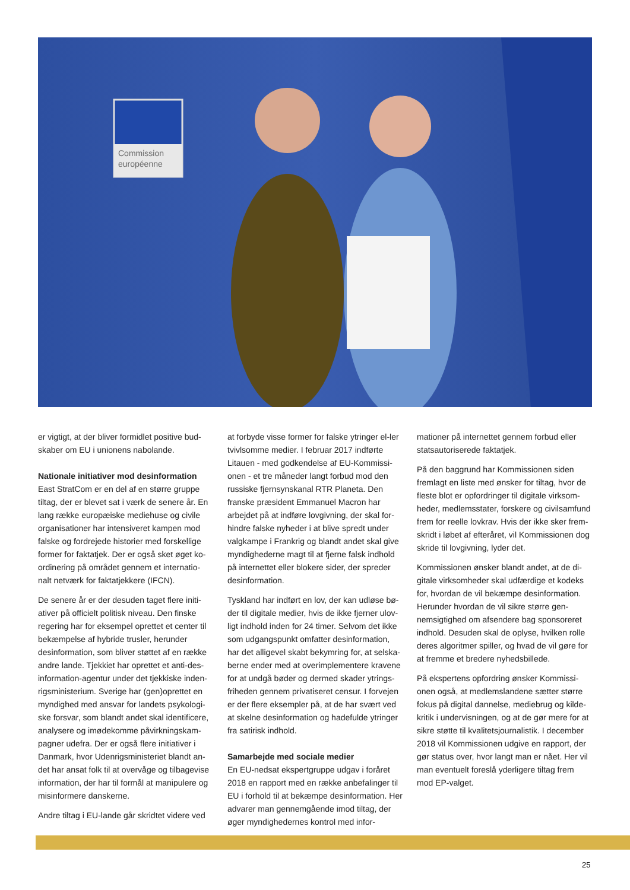Commission
européenne
er vigtigt, at der bliver formidlet positive bud-skaber om EU i unionens nabolande.
Nationale initiativer mod desinformation
East StratCom er en del af en større gruppe tiltag, der er blevet sat i værk de senere år. En lang række europæiske mediehuse og civile organisationer har intensiveret kampen mod falske og fordrejede historier med forskellige former for faktatjek. Der er også sket øget ko-ordinering på området gennem et internatio-nalt netværk for faktatjekkere (IFCN).
De senere år er der desuden taget flere initi-ativer på officielt politisk niveau. Den finske regering har for eksempel oprettet et center til bekæmpelse af hybride trusler, herunder desinformation, som bliver støttet af en række andre lande. Tjekkiet har oprettet et anti-des-information-agentur under det tjekkiske inden-rigsministerium. Sverige har (gen)oprettet en myndighed med ansvar for landets psykologi-ske forsvar, som blandt andet skal identificere, analysere og imødekomme påvirkningskam-pagner udefra. Der er også flere initiativer i Danmark, hvor Udenrigsministeriet blandt an-det har ansat folk til at overvåge og tilbagevise information, der har til formål at manipulere og misinformere danskerne.
Andre tiltag i EU-lande går skridtet videre ved
at forbyde visse former for falske ytringer el-ler tvivlsomme medier. I februar 2017 indførte Litauen - med godkendelse af EU-Kommissi-onen - et tre måneder langt forbud mod den russiske fjernsynskanal RTR Planeta. Den franske præsident Emmanuel Macron har arbejdet på at indføre lovgivning, der skal for-hindre falske nyheder i at blive spredt under valgkampe i Frankrig og blandt andet skal give myndighederne magt til at fjerne falsk indhold på internettet eller blokere sider, der spreder desinformation.
Tyskland har indført en lov, der kan udløse bø-der til digitale medier, hvis de ikke fjerner ulov-ligt indhold inden for 24 timer. Selvom det ikke som udgangspunkt omfatter desinformation, har det alligevel skabt bekymring for, at selska-berne ender med at overimplementere kravene for at undgå bøder og dermed skader ytrings-friheden gennem privatiseret censur. I forvejen er der flere eksempler på, at de har svært ved at skelne desinformation og hadefulde ytringer fra satirisk indhold.
Samarbejde med sociale medier
En EU-nedsat ekspertgruppe udgav i foråret 2018 en rapport med en række anbefalinger til EU i forhold til at bekæmpe desinformation. Her advarer man gennemgående imod tiltag, der øger myndighedernes kontrol med infor-
mationer på internettet gennem forbud eller statsautoriserede faktatjek.
På den baggrund har Kommissionen siden fremlagt en liste med ønsker for tiltag, hvor de fleste blot er opfordringer til digitale virksom-heder, medlemsstater, forskere og civilsamfund frem for reelle lovkrav. Hvis der ikke sker frem-skridt i løbet af efteråret, vil Kommissionen dog skride til lovgivning, lyder det.
Kommissionen ønsker blandt andet, at de di-gitale virksomheder skal udfærdige et kodeks for, hvordan de vil bekæmpe desinformation. Herunder hvordan de vil sikre større gen-nemsigtighed om afsendere bag sponsoreret indhold. Desuden skal de oplyse, hvilken rolle deres algoritmer spiller, og hvad de vil gøre for at fremme et bredere nyhedsbillede.
På ekspertens opfordring ønsker Kommissi-onen også, at medlemslandene sætter større fokus på digital dannelse, mediebrug og kilde-kritik i undervisningen, og at de gør mere for at sikre støtte til kvalitetsjournalistik. I december 2018 vil Kommissionen udgive en rapport, der gør status over, hvor langt man er nået. Her vil man eventuelt foreslå yderligere tiltag frem mod EP-valget.
25